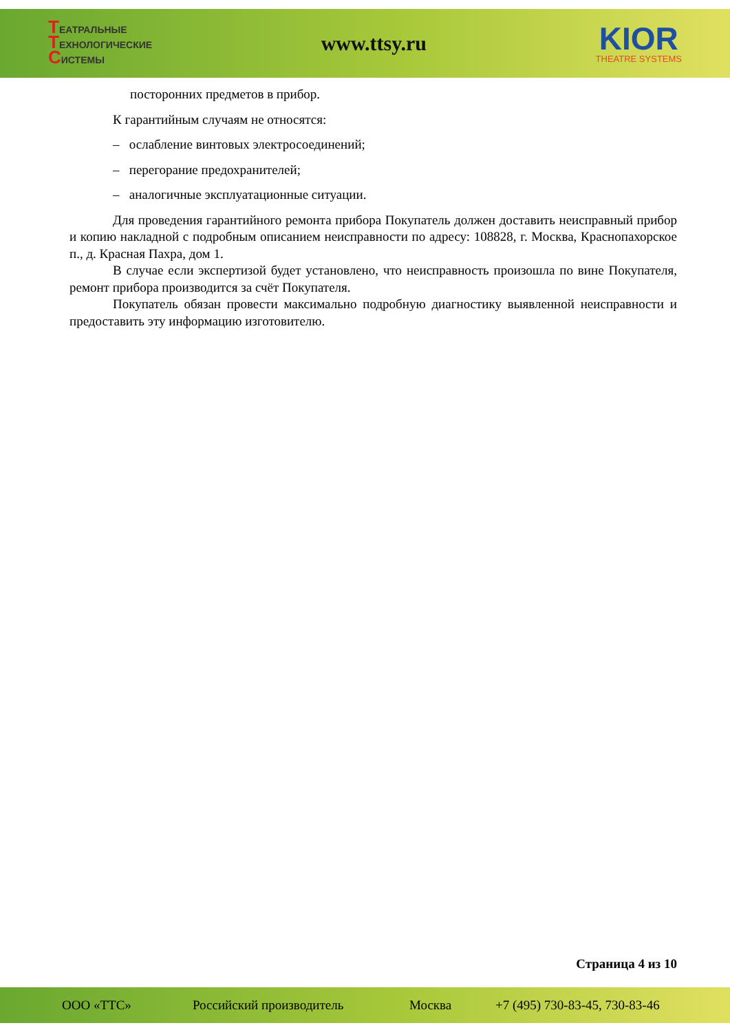ТЕАТРАЛЬНЫЕ
ТЕХНОЛОГИЧЕСКИЕ
СИСТЕМЫ
www.ttsy.ru
KIOR
THEATRE SYSTEMS
посторонних предметов в прибор.
К гарантийным случаям не относятся:
– ослабление винтовых электросоединений;
– перегорание предохранителей;
– аналогичные эксплуатационные ситуации.
Для проведения гарантийного ремонта прибора Покупатель должен доставить неисправный прибор и копию накладной с подробным описанием неисправности по адресу: 108828, г. Москва, Краснопахорское п., д. Красная Пахра, дом 1.
В случае если экспертизой будет установлено, что неисправность произошла по вине Покупателя, ремонт прибора производится за счёт Покупателя.
Покупатель обязан провести максимально подробную диагностику выявленной неисправности и предоставить эту информацию изготовителю.
Страница 4 из 10
ООО «ТТС» Российский производитель Москва +7 (495) 730-83-45, 730-83-46